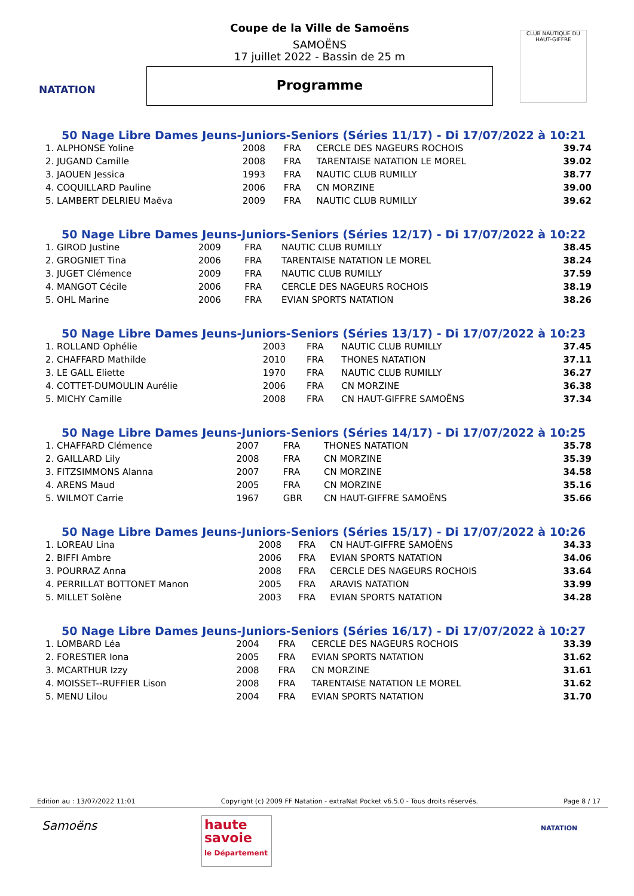NATATION
CLUB NAUTIQUE DU HAUT-GIFFRE
Coupe de la Ville de Samoëns
SAMOËNS
17 juillet 2022 - Bassin de 25 m
Programme
50 Nage Libre Dames Jeuns-Juniors-Seniors (Séries 11/17) - Di 17/07/2022 à 10:21
| 1. ALPHONSE Yoline | 2008 | FRA | CERCLE DES NAGEURS ROCHOIS | 39.74 |
| 2. JUGAND Camille | 2008 | FRA | TARENTAISE NATATION LE MOREL | 39.02 |
| 3. JAOUEN Jessica | 1993 | FRA | NAUTIC CLUB RUMILLY | 38.77 |
| 4. COQUILLARD Pauline | 2006 | FRA | CN MORZINE | 39.00 |
| 5. LAMBERT DELRIEU Maëva | 2009 | FRA | NAUTIC CLUB RUMILLY | 39.62 |
50 Nage Libre Dames Jeuns-Juniors-Seniors (Séries 12/17) - Di 17/07/2022 à 10:22
| 1. GIROD Justine | 2009 | FRA | NAUTIC CLUB RUMILLY | 38.45 |
| 2. GROGNIET Tina | 2006 | FRA | TARENTAISE NATATION LE MOREL | 38.24 |
| 3. JUGET Clémence | 2009 | FRA | NAUTIC CLUB RUMILLY | 37.59 |
| 4. MANGOT Cécile | 2006 | FRA | CERCLE DES NAGEURS ROCHOIS | 38.19 |
| 5. OHL Marine | 2006 | FRA | EVIAN SPORTS NATATION | 38.26 |
50 Nage Libre Dames Jeuns-Juniors-Seniors (Séries 13/17) - Di 17/07/2022 à 10:23
| 1. ROLLAND Ophélie | 2003 | FRA | NAUTIC CLUB RUMILLY | 37.45 |
| 2. CHAFFARD Mathilde | 2010 | FRA | THONES NATATION | 37.11 |
| 3. LE GALL Eliette | 1970 | FRA | NAUTIC CLUB RUMILLY | 36.27 |
| 4. COTTET-DUMOULIN Aurélie | 2006 | FRA | CN MORZINE | 36.38 |
| 5. MICHY Camille | 2008 | FRA | CN HAUT-GIFFRE SAMOËNS | 37.34 |
50 Nage Libre Dames Jeuns-Juniors-Seniors (Séries 14/17) - Di 17/07/2022 à 10:25
| 1. CHAFFARD Clémence | 2007 | FRA | THONES NATATION | 35.78 |
| 2. GAILLARD Lily | 2008 | FRA | CN MORZINE | 35.39 |
| 3. FITZSIMMONS Alanna | 2007 | FRA | CN MORZINE | 34.58 |
| 4. ARENS Maud | 2005 | FRA | CN MORZINE | 35.16 |
| 5. WILMOT Carrie | 1967 | GBR | CN HAUT-GIFFRE SAMOËNS | 35.66 |
50 Nage Libre Dames Jeuns-Juniors-Seniors (Séries 15/17) - Di 17/07/2022 à 10:26
| 1. LOREAU Lina | 2008 | FRA | CN HAUT-GIFFRE SAMOËNS | 34.33 |
| 2. BIFFI Ambre | 2006 | FRA | EVIAN SPORTS NATATION | 34.06 |
| 3. POURRAZ Anna | 2008 | FRA | CERCLE DES NAGEURS ROCHOIS | 33.64 |
| 4. PERRILLAT BOTTONET Manon | 2005 | FRA | ARAVIS NATATION | 33.99 |
| 5. MILLET Solène | 2003 | FRA | EVIAN SPORTS NATATION | 34.28 |
50 Nage Libre Dames Jeuns-Juniors-Seniors (Séries 16/17) - Di 17/07/2022 à 10:27
| 1. LOMBARD Léa | 2004 | FRA | CERCLE DES NAGEURS ROCHOIS | 33.39 |
| 2. FORESTIER Iona | 2005 | FRA | EVIAN SPORTS NATATION | 31.62 |
| 3. MCARTHUR Izzy | 2008 | FRA | CN MORZINE | 31.61 |
| 4. MOISSET--RUFFIER Lison | 2008 | FRA | TARENTAISE NATATION LE MOREL | 31.62 |
| 5. MENU Lilou | 2004 | FRA | EVIAN SPORTS NATATION | 31.70 |
Edition au : 13/07/2022 11:01 Copyright (c) 2009 FF Natation - extraNat Pocket v6.5.0 - Tous droits réservés. Page 8 / 17
Samoëns
haute savoie
le Département
NATATION